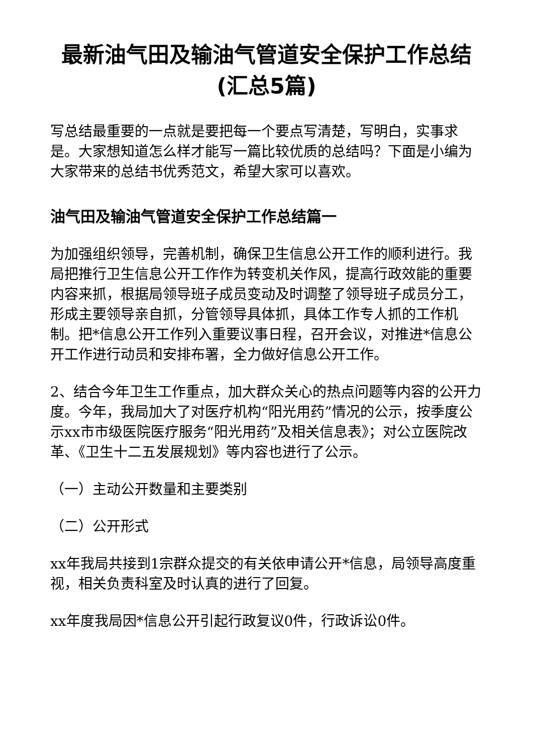最新油气田及输油气管道安全保护工作总结(汇总5篇)
写总结最重要的一点就是要把每一个要点写清楚，写明白，实事求是。大家想知道怎么样才能写一篇比较优质的总结吗？下面是小编为大家带来的总结书优秀范文，希望大家可以喜欢。
油气田及输油气管道安全保护工作总结篇一
为加强组织领导，完善机制，确保卫生信息公开工作的顺利进行。我局把推行卫生信息公开工作作为转变机关作风，提高行政效能的重要内容来抓，根据局领导班子成员变动及时调整了领导班子成员分工，形成主要领导亲自抓，分管领导具体抓，具体工作专人抓的工作机制。把*信息公开工作列入重要议事日程，召开会议，对推进*信息公开工作进行动员和安排布署，全力做好信息公开工作。
2、结合今年卫生工作重点，加大群众关心的热点问题等内容的公开力度。今年，我局加大了对医疗机构“阳光用药”情况的公示，按季度公示xx市市级医院医疗服务“阳光用药”及相关信息表》；对公立医院改革、《卫生十二五发展规划》等内容也进行了公示。
（一）主动公开数量和主要类别
（二）公开形式
xx年我局共接到1宗群众提交的有关依申请公开*信息，局领导高度重视，相关负责科室及时认真的进行了回复。
xx年度我局因*信息公开引起行政复议0件，行政诉讼0件。